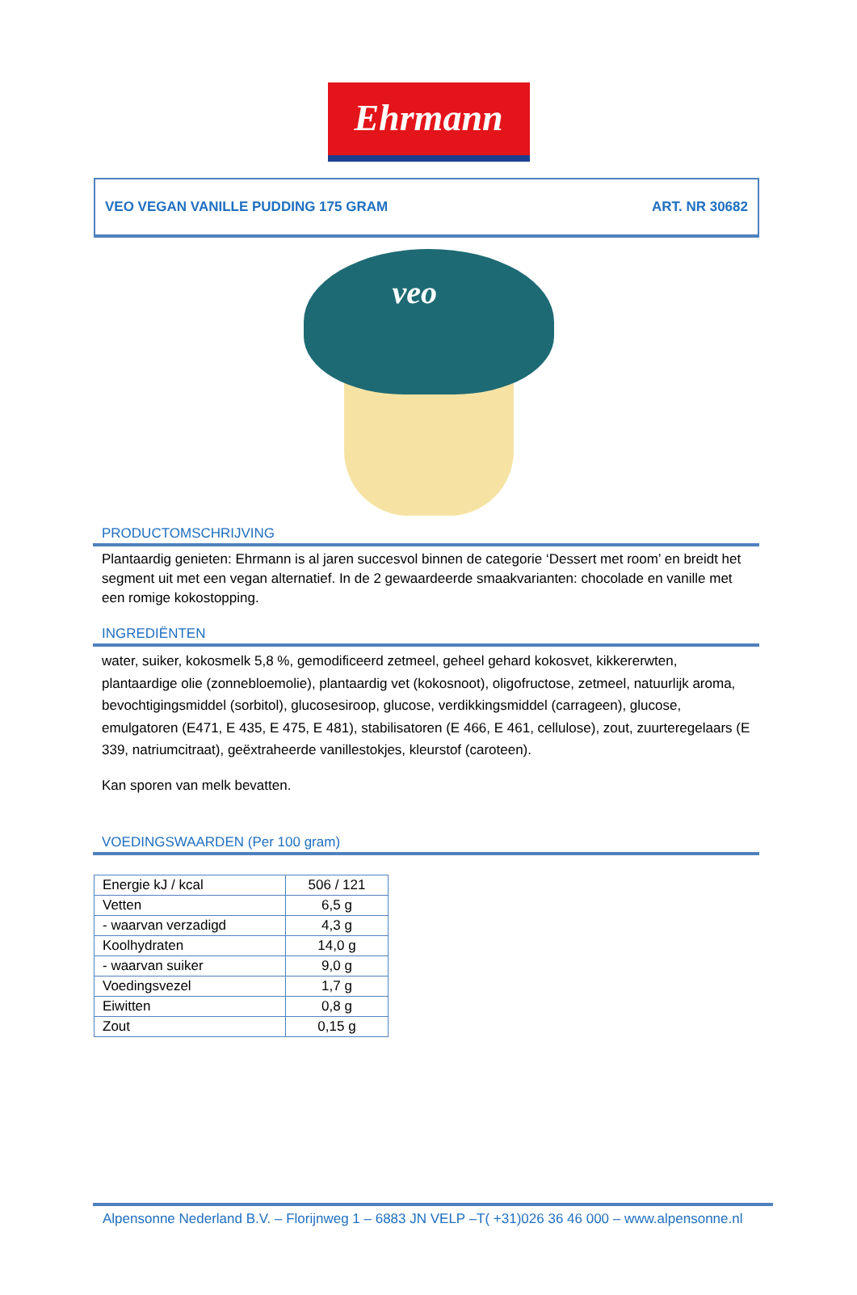Ehrmann
VEO VEGAN VANILLE PUDDING 175 GRAM ART. NR 30682
veo
PRODUCTOMSCHRIJVING
Plantaardig genieten: Ehrmann is al jaren succesvol binnen de categorie ‘Dessert met room’ en breidt het segment uit met een vegan alternatief. In de 2 gewaardeerde smaakvarianten: chocolade en vanille met een romige kokostopping.
INGREDIËNTEN
water, suiker, kokosmelk 5,8 %, gemodificeerd zetmeel, geheel gehard kokosvet, kikkererwten, plantaardige olie (zonnebloemolie), plantaardig vet (kokosnoot), oligofructose, zetmeel, natuurlijk aroma, bevochtigingsmiddel (sorbitol), glucosesiroop, glucose, verdikkingsmiddel (carrageen), glucose, emulgatoren (E471, E 435, E 475, E 481), stabilisatoren (E 466, E 461, cellulose), zout, zuurteregelaars (E 339, natriumcitraat), geëxtraheerde vanillestokjes, kleurstof (caroteen).
Kan sporen van melk bevatten.
VOEDINGSWAARDEN (Per 100 gram)
| Energie kJ / kcal | 506 / 121 |
| Vetten | 6,5 g |
| - waarvan verzadigd | 4,3 g |
| Koolhydraten | 14,0 g |
| - waarvan suiker | 9,0 g |
| Voedingsvezel | 1,7 g |
| Eiwitten | 0,8 g |
| Zout | 0,15 g |
Alpensonne Nederland B.V. – Florijnweg 1 – 6883 JN VELP –T( +31)026 36 46 000 – www.alpensonne.nl